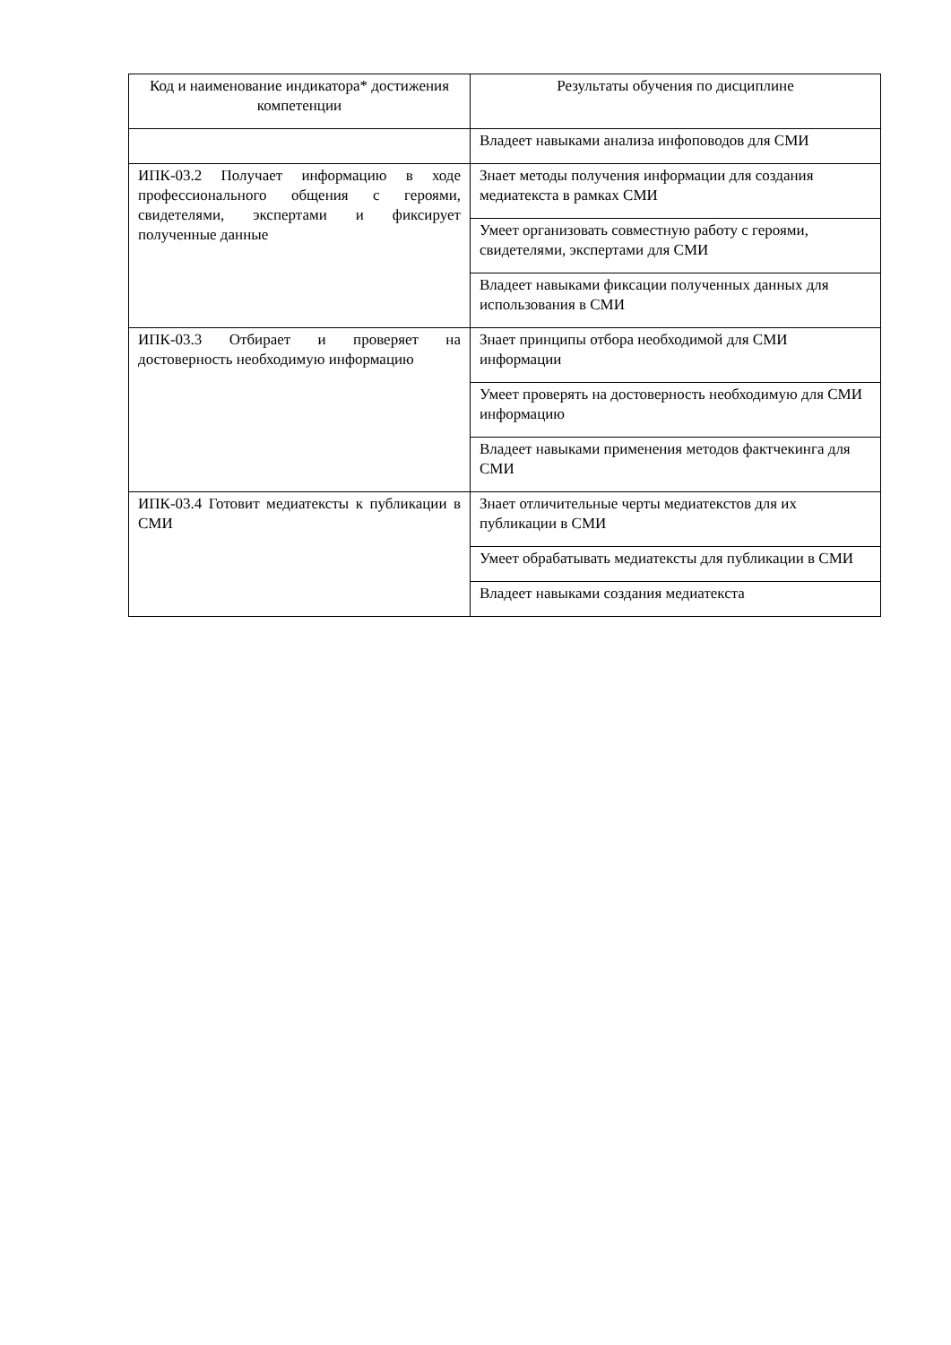| Код и наименование индикатора* достижения компетенции | Результаты обучения по дисциплине |
| --- | --- |
| | Владеет навыками анализа инфоповодов для СМИ |
| ИПК-03.2 Получает информацию в ходе профессионального общения с героями, свидетелями, экспертами и фиксирует полученные данные | Знает методы получения информации для создания медиатекста в рамках СМИ |
| | Умеет организовать совместную работу с героями, свидетелями, экспертами для СМИ |
| | Владеет навыками фиксации полученных данных для использования в СМИ |
| ИПК-03.3 Отбирает и проверяет на достоверность необходимую информацию | Знает принципы отбора необходимой для СМИ информации |
| | Умеет проверять на достоверность необходимую для СМИ информацию |
| | Владеет навыками применения методов фактчекинга для СМИ |
| ИПК-03.4 Готовит медиатексты к публикации в СМИ | Знает отличительные черты медиатекстов для их публикации в СМИ |
| | Умеет обрабатывать медиатексты для публикации в СМИ |
| | Владеет навыками создания медиатекста |